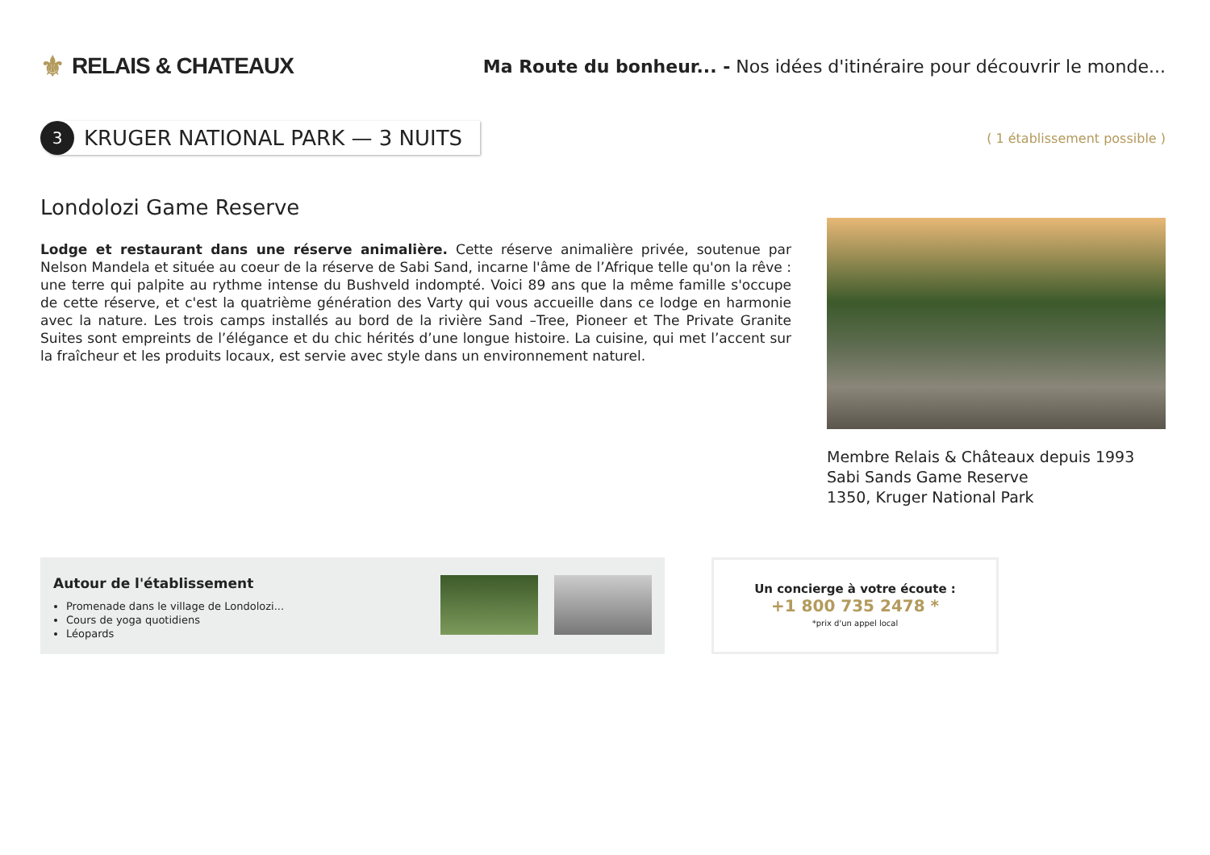⚜ RELAIS & CHATEAUX
Ma Route du bonheur... - Nos idées d'itinéraire pour découvrir le monde...
3
KRUGER NATIONAL PARK — 3 NUITS
( 1 établissement possible )
Londolozi Game Reserve
Lodge et restaurant dans une réserve animalière. Cette réserve animalière privée, soutenue par Nelson Mandela et située au coeur de la réserve de Sabi Sand, incarne l'âme de l’Afrique telle qu'on la rêve : une terre qui palpite au rythme intense du Bushveld indompté. Voici 89 ans que la même famille s'occupe de cette réserve, et c'est la quatrième génération des Varty qui vous accueille dans ce lodge en harmonie avec la nature. Les trois camps installés au bord de la rivière Sand –Tree, Pioneer et The Private Granite Suites sont empreints de l’élégance et du chic hérités d’une longue histoire. La cuisine, qui met l’accent sur la fraîcheur et les produits locaux, est servie avec style dans un environnement naturel.
Membre Relais & Châteaux depuis 1993
Sabi Sands Game Reserve
1350, Kruger National Park
Autour de l'établissement
Promenade dans le village de Londolozi...
Cours de yoga quotidiens
Léopards
Un concierge à votre écoute :
+1 800 735 2478 *
*prix d'un appel local